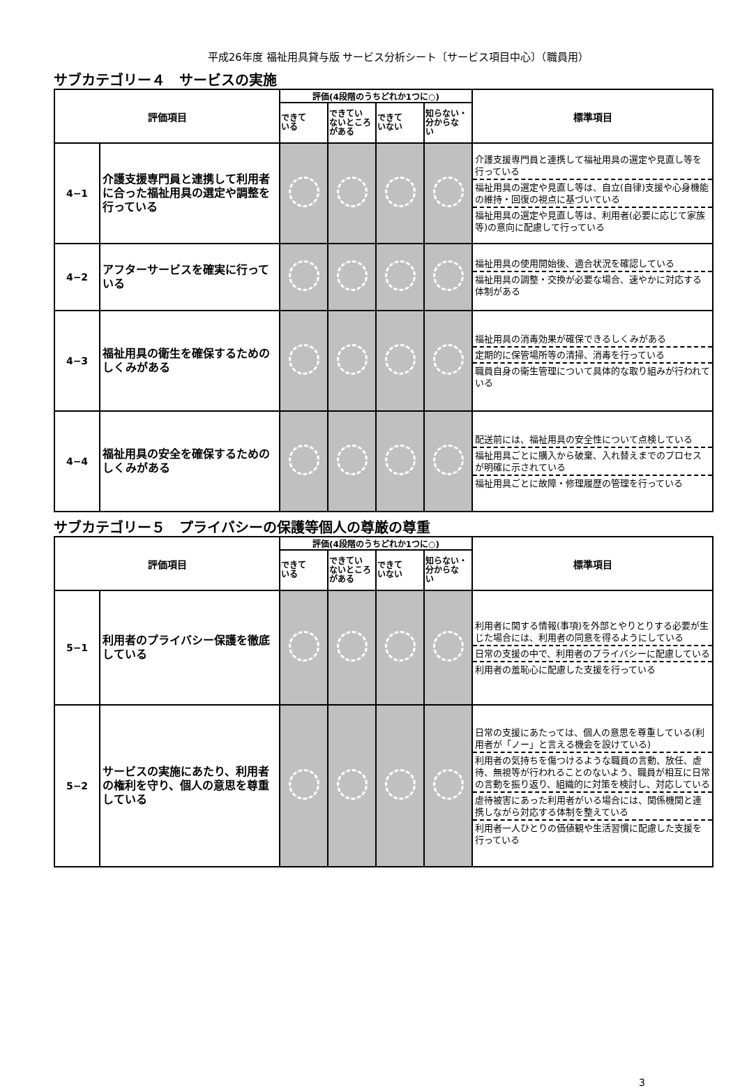平成26年度 福祉用具貸与版 サービス分析シート〔サービス項目中心〕（職員用）
サブカテゴリー４　サービスの実施
| 評価項目 | | 評価(4段階のうちどれか1つに○) | | | | 標準項目 |
| --- | --- | --- | --- | --- | --- | --- |
| | | できて いる | できてい ないところ がある | できて いない | 知らない・ 分からな い | |
| 4−1 | 介護支援専門員と連携して利用者に合った福祉用具の選定や調整を行っている | | | | | 介護支援専門員と連携して福祉用具の選定や見直し等を行っている 福祉用具の選定や見直し等は、自立(自律)支援や心身機能の維持・回復の視点に基づいている 福祉用具の選定や見直し等は、利用者(必要に応じて家族等)の意向に配慮して行っている |
| 4−2 | アフターサービスを確実に行っている | | | | | 福祉用具の使用開始後、適合状況を確認している 福祉用具の調整・交換が必要な場合、速やかに対応する体制がある |
| 4−3 | 福祉用具の衛生を確保するためのしくみがある | | | | | 福祉用具の消毒効果が確保できるしくみがある 定期的に保管場所等の清掃、消毒を行っている 職員自身の衛生管理について具体的な取り組みが行われている |
| 4−4 | 福祉用具の安全を確保するためのしくみがある | | | | | 配送前には、福祉用具の安全性について点検している 福祉用具ごとに購入から破棄、入れ替えまでのプロセスが明確に示されている 福祉用具ごとに故障・修理履歴の管理を行っている |
サブカテゴリー５　プライバシーの保護等個人の尊厳の尊重
| 評価項目 | | 評価(4段階のうちどれか1つに○) | | | | 標準項目 |
| --- | --- | --- | --- | --- | --- | --- |
| | | できて いる | できてい ないところ がある | できて いない | 知らない・ 分からな い | |
| 5−1 | 利用者のプライバシー保護を徹底している | | | | | 利用者に関する情報(事項)を外部とやりとりする必要が生じた場合には、利用者の同意を得るようにしている 日常の支援の中で、利用者のプライバシーに配慮している 利用者の羞恥心に配慮した支援を行っている |
| 5−2 | サービスの実施にあたり、利用者の権利を守り、個人の意思を尊重している | | | | | 日常の支援にあたっては、個人の意思を尊重している(利用者が「ノー」と言える機会を設けている) 利用者の気持ちを傷つけるような職員の言動、放任、虐待、無視等が行われることのないよう、職員が相互に日常の言動を振り返り、組織的に対策を検討し、対応している 虐待被害にあった利用者がいる場合には、関係機関と連携しながら対応する体制を整えている 利用者一人ひとりの価値観や生活習慣に配慮した支援を行っている |
3